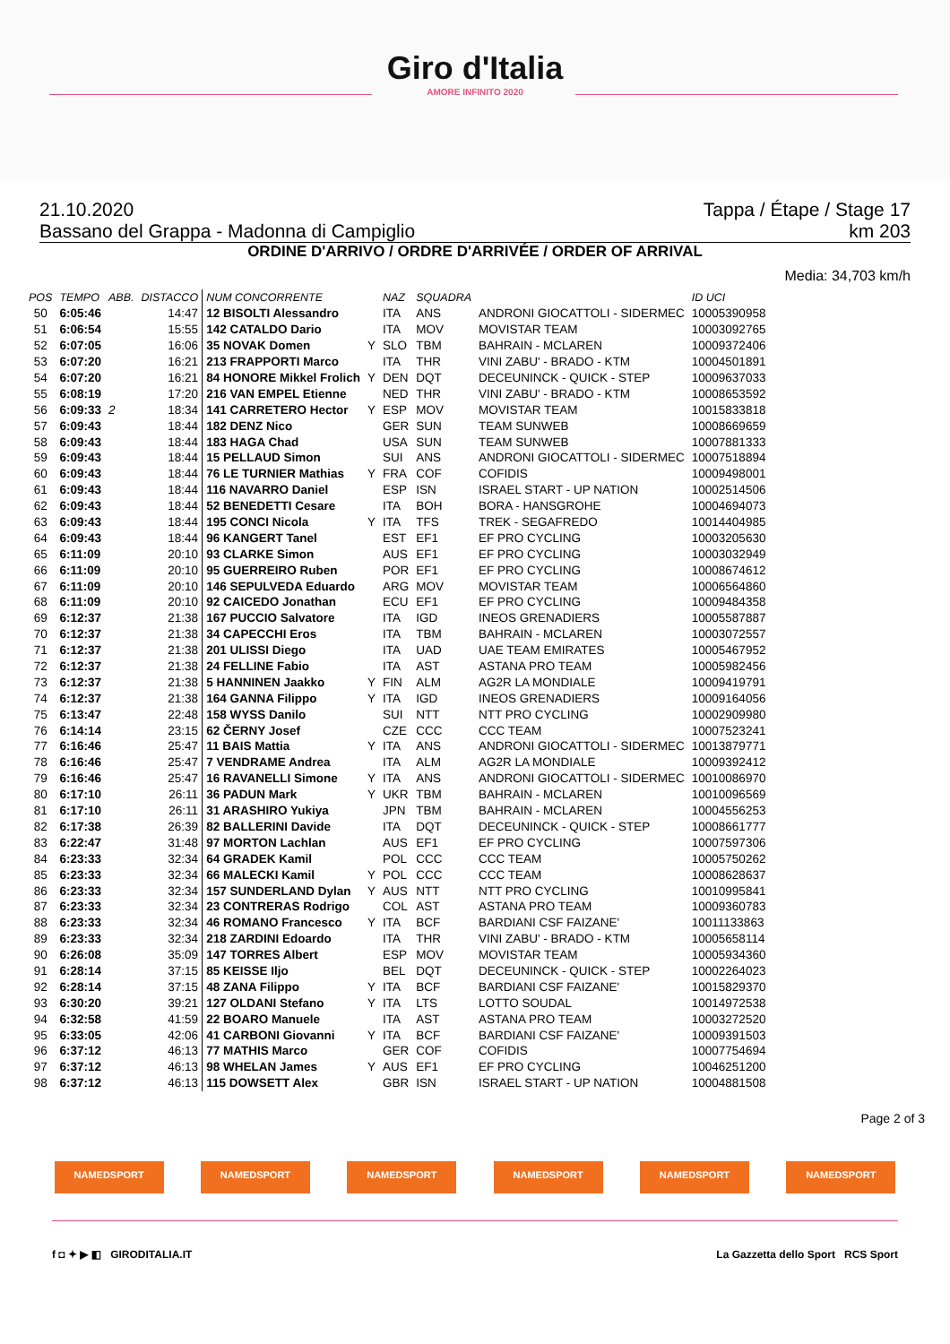Giro d'Italia
AMORE INFINITO 2020
21.10.2020 Tappa / Étape / Stage 17
Bassano del Grappa - Madonna di Campiglio km 203
ORDINE D'ARRIVO / ORDRE D'ARRIVÉE / ORDER OF ARRIVAL
Media: 34,703 km/h
| POS | TEMPO | ABB. | DISTACCO | NUM CONCORRENTE | | NAZ | SQUADRA | | ID UCI |
| --- | --- | --- | --- | --- | --- | --- | --- | --- | --- |
| 50 | 6:05:46 | | 14:47 | 12 BISOLTI Alessandro | | ITA | ANS | ANDRONI GIOCATTOLI - SIDERMEC | 10005390958 |
| 51 | 6:06:54 | | 15:55 | 142 CATALDO Dario | | ITA | MOV | MOVISTAR TEAM | 10003092765 |
| 52 | 6:07:05 | | 16:06 | 35 NOVAK Domen | Y | SLO | TBM | BAHRAIN - MCLAREN | 10009372406 |
| 53 | 6:07:20 | | 16:21 | 213 FRAPPORTI Marco | | ITA | THR | VINI ZABU' - BRADO - KTM | 10004501891 |
| 54 | 6:07:20 | | 16:21 | 84 HONORE Mikkel Frolich | Y | DEN | DQT | DECEUNINCK - QUICK - STEP | 10009637033 |
| 55 | 6:08:19 | | 17:20 | 216 VAN EMPEL Etienne | | NED | THR | VINI ZABU' - BRADO - KTM | 10008653592 |
| 56 | 6:09:33 | 2 | 18:34 | 141 CARRETERO Hector | Y | ESP | MOV | MOVISTAR TEAM | 10015833818 |
| 57 | 6:09:43 | | 18:44 | 182 DENZ Nico | | GER | SUN | TEAM SUNWEB | 10008669659 |
| 58 | 6:09:43 | | 18:44 | 183 HAGA Chad | | USA | SUN | TEAM SUNWEB | 10007881333 |
| 59 | 6:09:43 | | 18:44 | 15 PELLAUD Simon | | SUI | ANS | ANDRONI GIOCATTOLI - SIDERMEC | 10007518894 |
| 60 | 6:09:43 | | 18:44 | 76 LE TURNIER Mathias | Y | FRA | COF | COFIDIS | 10009498001 |
| 61 | 6:09:43 | | 18:44 | 116 NAVARRO Daniel | | ESP | ISN | ISRAEL START - UP NATION | 10002514506 |
| 62 | 6:09:43 | | 18:44 | 52 BENEDETTI Cesare | | ITA | BOH | BORA - HANSGROHE | 10004694073 |
| 63 | 6:09:43 | | 18:44 | 195 CONCI Nicola | Y | ITA | TFS | TREK - SEGAFREDO | 10014404985 |
| 64 | 6:09:43 | | 18:44 | 96 KANGERT Tanel | | EST | EF1 | EF PRO CYCLING | 10003205630 |
| 65 | 6:11:09 | | 20:10 | 93 CLARKE Simon | | AUS | EF1 | EF PRO CYCLING | 10003032949 |
| 66 | 6:11:09 | | 20:10 | 95 GUERREIRO Ruben | | POR | EF1 | EF PRO CYCLING | 10008674612 |
| 67 | 6:11:09 | | 20:10 | 146 SEPULVEDA Eduardo | | ARG | MOV | MOVISTAR TEAM | 10006564860 |
| 68 | 6:11:09 | | 20:10 | 92 CAICEDO Jonathan | | ECU | EF1 | EF PRO CYCLING | 10009484358 |
| 69 | 6:12:37 | | 21:38 | 167 PUCCIO Salvatore | | ITA | IGD | INEOS GRENADIERS | 10005587887 |
| 70 | 6:12:37 | | 21:38 | 34 CAPECCHI Eros | | ITA | TBM | BAHRAIN - MCLAREN | 10003072557 |
| 71 | 6:12:37 | | 21:38 | 201 ULISSI Diego | | ITA | UAD | UAE TEAM EMIRATES | 10005467952 |
| 72 | 6:12:37 | | 21:38 | 24 FELLINE Fabio | | ITA | AST | ASTANA PRO TEAM | 10005982456 |
| 73 | 6:12:37 | | 21:38 | 5 HANNINEN Jaakko | Y | FIN | ALM | AG2R LA MONDIALE | 10009419791 |
| 74 | 6:12:37 | | 21:38 | 164 GANNA Filippo | Y | ITA | IGD | INEOS GRENADIERS | 10009164056 |
| 75 | 6:13:47 | | 22:48 | 158 WYSS Danilo | | SUI | NTT | NTT PRO CYCLING | 10002909980 |
| 76 | 6:14:14 | | 23:15 | 62 ČERNY Josef | | CZE | CCC | CCC TEAM | 10007523241 |
| 77 | 6:16:46 | | 25:47 | 11 BAIS Mattia | Y | ITA | ANS | ANDRONI GIOCATTOLI - SIDERMEC | 10013879771 |
| 78 | 6:16:46 | | 25:47 | 7 VENDRAME Andrea | | ITA | ALM | AG2R LA MONDIALE | 10009392412 |
| 79 | 6:16:46 | | 25:47 | 16 RAVANELLI Simone | Y | ITA | ANS | ANDRONI GIOCATTOLI - SIDERMEC | 10010086970 |
| 80 | 6:17:10 | | 26:11 | 36 PADUN Mark | Y | UKR | TBM | BAHRAIN - MCLAREN | 10010096569 |
| 81 | 6:17:10 | | 26:11 | 31 ARASHIRO Yukiya | | JPN | TBM | BAHRAIN - MCLAREN | 10004556253 |
| 82 | 6:17:38 | | 26:39 | 82 BALLERINI Davide | | ITA | DQT | DECEUNINCK - QUICK - STEP | 10008661777 |
| 83 | 6:22:47 | | 31:48 | 97 MORTON Lachlan | | AUS | EF1 | EF PRO CYCLING | 10007597306 |
| 84 | 6:23:33 | | 32:34 | 64 GRADEK Kamil | | POL | CCC | CCC TEAM | 10005750262 |
| 85 | 6:23:33 | | 32:34 | 66 MALECKI Kamil | Y | POL | CCC | CCC TEAM | 10008628637 |
| 86 | 6:23:33 | | 32:34 | 157 SUNDERLAND Dylan | Y | AUS | NTT | NTT PRO CYCLING | 10010995841 |
| 87 | 6:23:33 | | 32:34 | 23 CONTRERAS Rodrigo | | COL | AST | ASTANA PRO TEAM | 10009360783 |
| 88 | 6:23:33 | | 32:34 | 46 ROMANO Francesco | Y | ITA | BCF | BARDIANI CSF FAIZANE' | 10011133863 |
| 89 | 6:23:33 | | 32:34 | 218 ZARDINI Edoardo | | ITA | THR | VINI ZABU' - BRADO - KTM | 10005658114 |
| 90 | 6:26:08 | | 35:09 | 147 TORRES Albert | | ESP | MOV | MOVISTAR TEAM | 10005934360 |
| 91 | 6:28:14 | | 37:15 | 85 KEISSE Iljo | | BEL | DQT | DECEUNINCK - QUICK - STEP | 10002264023 |
| 92 | 6:28:14 | | 37:15 | 48 ZANA Filippo | Y | ITA | BCF | BARDIANI CSF FAIZANE' | 10015829370 |
| 93 | 6:30:20 | | 39:21 | 127 OLDANI Stefano | Y | ITA | LTS | LOTTO SOUDAL | 10014972538 |
| 94 | 6:32:58 | | 41:59 | 22 BOARO Manuele | | ITA | AST | ASTANA PRO TEAM | 10003272520 |
| 95 | 6:33:05 | | 42:06 | 41 CARBONI Giovanni | Y | ITA | BCF | BARDIANI CSF FAIZANE' | 10009391503 |
| 96 | 6:37:12 | | 46:13 | 77 MATHIS Marco | | GER | COF | COFIDIS | 10007754694 |
| 97 | 6:37:12 | | 46:13 | 98 WHELAN James | Y | AUS | EF1 | EF PRO CYCLING | 10046251200 |
| 98 | 6:37:12 | | 46:13 | 115 DOWSETT Alex | | GBR | ISN | ISRAEL START - UP NATION | 10004881508 |
Page 2 of 3
NAMEDSPORT NAMEDSPORT NAMEDSPORT NAMEDSPORT NAMEDSPORT NAMEDSPORT
f ◘ ✦ ▶ ◧ GIRODITALIA.IT La Gazzetta dello Sport RCS Sport